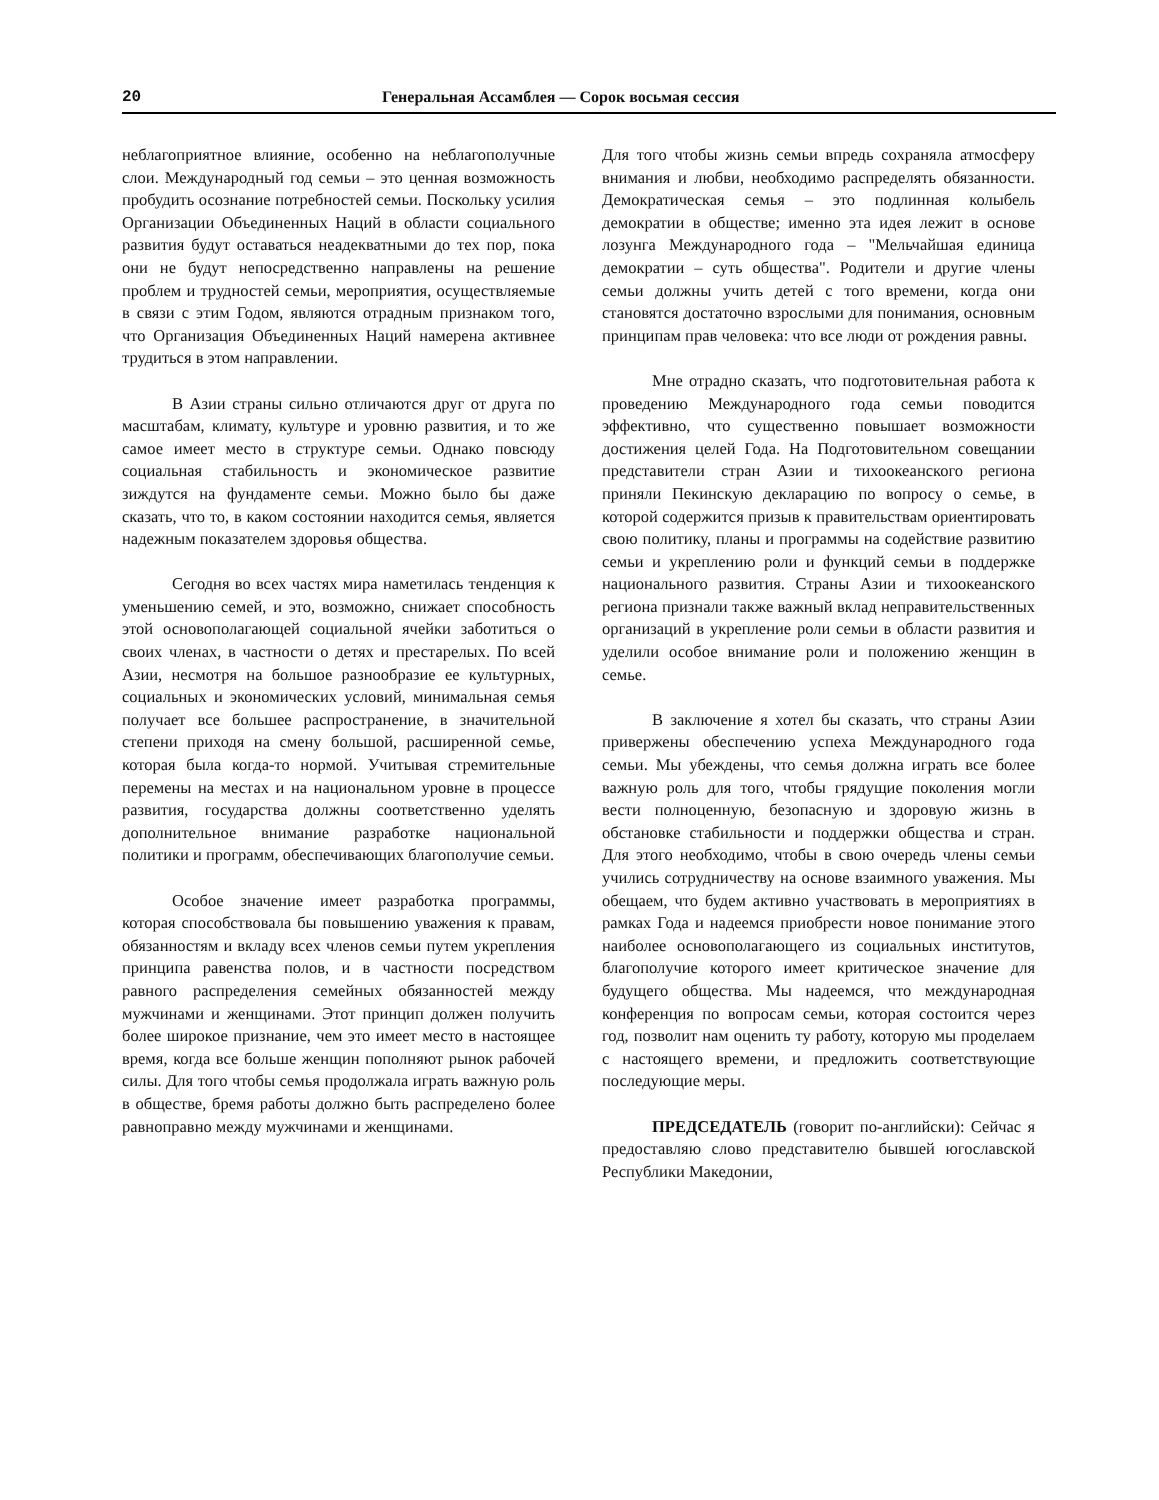20 Генеральная Ассамблея — Сорок восьмая сессия
неблагоприятное влияние, особенно на неблагополучные слои. Международный год семьи – это ценная возможность пробудить осознание потребностей семьи. Поскольку усилия Организации Объединенных Наций в области социального развития будут оставаться неадекватными до тех пор, пока они не будут непосредственно направлены на решение проблем и трудностей семьи, мероприятия, осуществляемые в связи с этим Годом, являются отрадным признаком того, что Организация Объединенных Наций намерена активнее трудиться в этом направлении.
В Азии страны сильно отличаются друг от друга по масштабам, климату, культуре и уровню развития, и то же самое имеет место в структуре семьи. Однако повсюду социальная стабильность и экономическое развитие зиждутся на фундаменте семьи. Можно было бы даже сказать, что то, в каком состоянии находится семья, является надежным показателем здоровья общества.
Сегодня во всех частях мира наметилась тенденция к уменьшению семей, и это, возможно, снижает способность этой основополагающей социальной ячейки заботиться о своих членах, в частности о детях и престарелых. По всей Азии, несмотря на большое разнообразие ее культурных, социальных и экономических условий, минимальная семья получает все большее распространение, в значительной степени приходя на смену большой, расширенной семье, которая была когда-то нормой. Учитывая стремительные перемены на местах и на национальном уровне в процессе развития, государства должны соответственно уделять дополнительное внимание разработке национальной политики и программ, обеспечивающих благополучие семьи.
Особое значение имеет разработка программы, которая способствовала бы повышению уважения к правам, обязанностям и вкладу всех членов семьи путем укрепления принципа равенства полов, и в частности посредством равного распределения семейных обязанностей между мужчинами и женщинами. Этот принцип должен получить более широкое признание, чем это имеет место в настоящее время, когда все больше женщин пополняют рынок рабочей силы. Для того чтобы семья продолжала играть важную роль в обществе, бремя работы должно быть распределено более равноправно между мужчинами и женщинами.
Для того чтобы жизнь семьи впредь сохраняла атмосферу внимания и любви, необходимо распределять обязанности. Демократическая семья – это подлинная колыбель демократии в обществе; именно эта идея лежит в основе лозунга Международного года – "Мельчайшая единица демократии – суть общества". Родители и другие члены семьи должны учить детей с того времени, когда они становятся достаточно взрослыми для понимания, основным принципам прав человека: что все люди от рождения равны.
Мне отрадно сказать, что подготовительная работа к проведению Международного года семьи поводится эффективно, что существенно повышает возможности достижения целей Года. На Подготовительном совещании представители стран Азии и тихоокеанского региона приняли Пекинскую декларацию по вопросу о семье, в которой содержится призыв к правительствам ориентировать свою политику, планы и программы на содействие развитию семьи и укреплению роли и функций семьи в поддержке национального развития. Страны Азии и тихоокеанского региона признали также важный вклад неправительственных организаций в укрепление роли семьи в области развития и уделили особое внимание роли и положению женщин в семье.
В заключение я хотел бы сказать, что страны Азии привержены обеспечению успеха Международного года семьи. Мы убеждены, что семья должна играть все более важную роль для того, чтобы грядущие поколения могли вести полноценную, безопасную и здоровую жизнь в обстановке стабильности и поддержки общества и стран. Для этого необходимо, чтобы в свою очередь члены семьи учились сотрудничеству на основе взаимного уважения. Мы обещаем, что будем активно участвовать в мероприятиях в рамках Года и надеемся приобрести новое понимание этого наиболее основополагающего из социальных институтов, благополучие которого имеет критическое значение для будущего общества. Мы надеемся, что международная конференция по вопросам семьи, которая состоится через год, позволит нам оценить ту работу, которую мы проделаем с настоящего времени, и предложить соответствующие последующие меры.
ПРЕДСЕДАТЕЛЬ (говорит по-английски): Сейчас я предоставляю слово представителю бывшей югославской Республики Македонии,